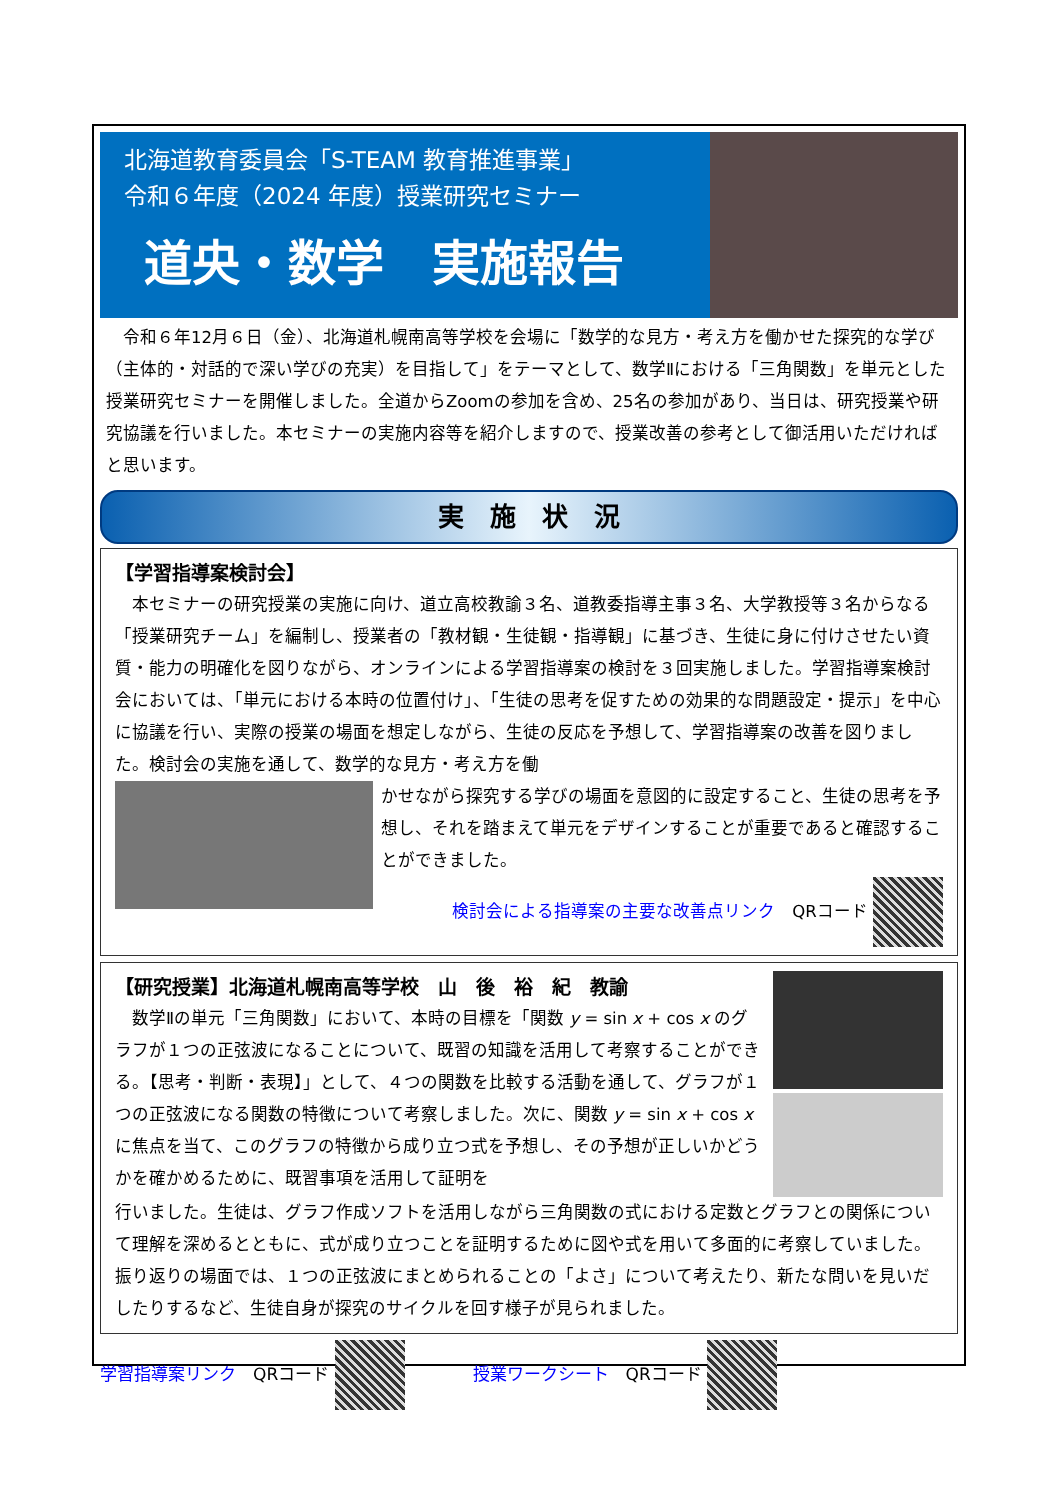北海道教育委員会「S-TEAM 教育推進事業」
令和６年度（2024 年度）授業研究セミナー
道央・数学　実施報告
　令和６年12月６日（金）、北海道札幌南高等学校を会場に「数学的な見方・考え方を働かせた探究的な学び（主体的・対話的で深い学びの充実）を目指して」をテーマとして、数学Ⅱにおける「三角関数」を単元とした授業研究セミナーを開催しました。全道からZoomの参加を含め、25名の参加があり、当日は、研究授業や研究協議を行いました。本セミナーの実施内容等を紹介しますので、授業改善の参考として御活用いただければと思います。
実　施　状　況
【学習指導案検討会】
　本セミナーの研究授業の実施に向け、道立高校教諭３名、道教委指導主事３名、大学教授等３名からなる「授業研究チーム」を編制し、授業者の「教材観・生徒観・指導観」に基づき、生徒に身に付けさせたい資質・能力の明確化を図りながら、オンラインによる学習指導案の検討を３回実施しました。学習指導案検討会においては、「単元における本時の位置付け」、「生徒の思考を促すための効果的な問題設定・提示」を中心に協議を行い、実際の授業の場面を想定しながら、生徒の反応を予想して、学習指導案の改善を図りました。検討会の実施を通して、数学的な見方・考え方を働
かせながら探究する学びの場面を意図的に設定すること、生徒の思考を予想し、それを踏まえて単元をデザインすることが重要であると確認することができました。
検討会による指導案の主要な改善点リンク　QRコード
【研究授業】北海道札幌南高等学校　山　後　裕　紀　教諭
　数学Ⅱの単元「三角関数」において、本時の目標を「関数 y = sin x + cos x のグラフが１つの正弦波になることについて、既習の知識を活用して考察することができる。【思考・判断・表現】」として、４つの関数を比較する活動を通して、グラフが１つの正弦波になる関数の特徴について考察しました。次に、関数 y = sin x + cos x に焦点を当て、このグラフの特徴から成り立つ式を予想し、その予想が正しいかどうかを確かめるために、既習事項を活用して証明を
行いました。生徒は、グラフ作成ソフトを活用しながら三角関数の式における定数とグラフとの関係について理解を深めるとともに、式が成り立つことを証明するために図や式を用いて多面的に考察していました。振り返りの場面では、１つの正弦波にまとめられることの「よさ」について考えたり、新たな問いを見いだしたりするなど、生徒自身が探究のサイクルを回す様子が見られました。
学習指導案リンク　QRコード 　　　　授業ワークシート　QRコード